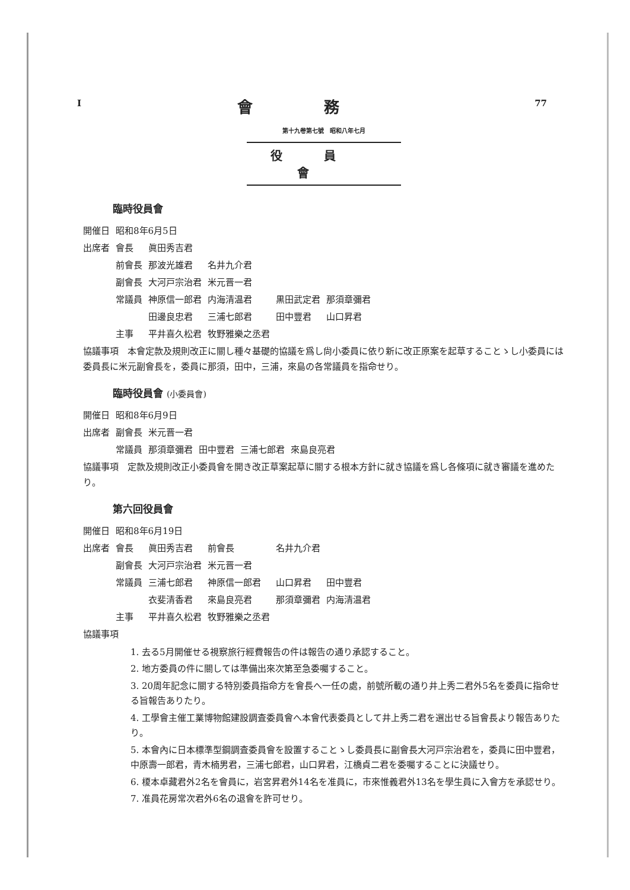I 77
會務
第十九卷第七號　昭和八年七月
役員會
臨時役員會
| 開催日 | 昭和8年6月5日 | | | | |
| 出席者 | 會長 | 眞田秀吉君 | | | |
| | 前會長 | 那波光雄君 | 名井九介君 | | |
| | 副會長 | 大河戸宗治君 | 米元晋一君 | | |
| | 常議員 | 神原信一郎君 | 内海清温君 | 黒田武定君 | 那須章彌君 |
| | | 田邊良忠君 | 三浦七郎君 | 田中豐君 | 山口昇君 |
| | 主事 | 平井喜久松君 | 牧野雅樂之丞君 | | |
協議事項　本會定款及規則改正に關し種々基礎的協議を爲し尙小委員に依り新に改正原案を起草することゝし小委員には委員長に米元副會長を，委員に那須，田中，三浦，來島の各常議員を指命せり。
臨時役員會 (小委員會)
| 開催日 | 昭和8年6月9日 | | | | |
| 出席者 | 副會長 | 米元晋一君 | | | |
| | 常議員 | 那須章彌君 | 田中豐君 | 三浦七郎君 | 來島良亮君 |
協議事項　定款及規則改正小委員會を開き改正草案起草に關する根本方針に就き協議を爲し各條項に就き審議を進めたり。
第六回役員會
| 開催日 | 昭和8年6月19日 | | | | |
| 出席者 | 會長 | 眞田秀吉君 | 前會長 | 名井九介君 | |
| | 副會長 | 大河戸宗治君 | 米元晋一君 | | |
| | 常議員 | 三浦七郎君 | 神原信一郎君 | 山口昇君 | 田中豐君 |
| | | 衣斐清香君 | 來島良亮君 | 那須章彌君 | 内海清温君 |
| | 主事 | 平井喜久松君 | 牧野雅樂之丞君 | | |
協議事項
1. 去る5月開催せる視察旅行經費報告の件は報告の通り承認すること。
2. 地方委員の件に關しては準備出來次第至急委囑すること。
3. 20周年記念に關する特別委員指命方を會長へ一任の處，前號所載の通り井上秀二君外5名を委員に指命せる旨報告ありたり。
4. 工學會主催工業博物館建設調査委員會へ本會代表委員として井上秀二君を選出せる旨會長より報告ありたり。
5. 本會內に日本標準型鋼調査委員會を設置することゝし委員長に副會長大河戸宗治君を，委員に田中豐君，中原壽一郎君，青木楠男君，三浦七郎君，山口昇君，江橋貞二君を委囑することに決議せり。
6. 榎本卓藏君外2名を會員に，岩宮昇君外14名を准員に，市來惟義君外13名を學生員に入會方を承認せり。
7. 准員花房常次君外6名の退會を許可せり。